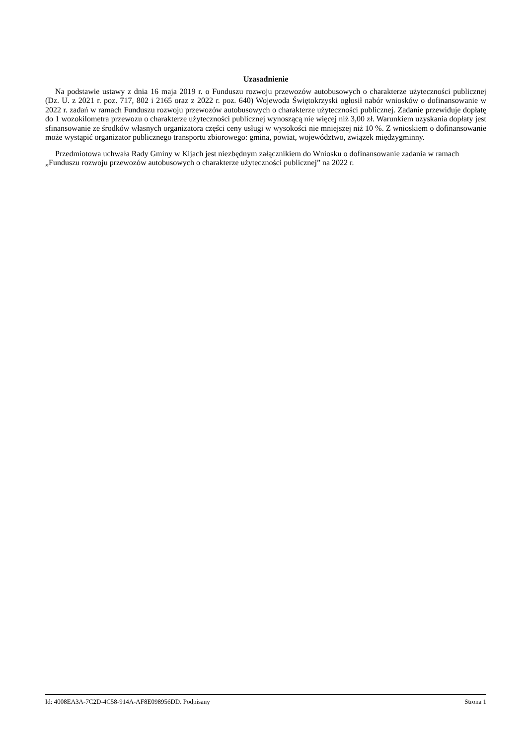Uzasadnienie
Na podstawie ustawy z dnia 16 maja 2019 r. o Funduszu rozwoju przewozów autobusowych o charakterze użyteczności publicznej (Dz. U. z 2021 r. poz. 717, 802 i 2165 oraz z 2022 r. poz. 640) Wojewoda Świętokrzyski ogłosił nabór wniosków o dofinansowanie w 2022 r. zadań w ramach Funduszu rozwoju przewozów autobusowych o charakterze użyteczności publicznej. Zadanie przewiduje dopłatę do 1 wozokilometra przewozu o charakterze użyteczności publicznej wynoszącą nie więcej niż 3,00 zł. Warunkiem uzyskania dopłaty jest sfinansowanie ze środków własnych organizatora części ceny usługi w wysokości nie mniejszej niż 10 %. Z wnioskiem o dofinansowanie może wystąpić organizator publicznego transportu zbiorowego: gmina, powiat, województwo, związek międzygminny.
Przedmiotowa uchwała Rady Gminy w Kijach jest niezbędnym załącznikiem do Wniosku o dofinansowanie zadania w ramach „Funduszu rozwoju przewozów autobusowych o charakterze użyteczności publicznej” na 2022 r.
Id: 4008EA3A-7C2D-4C58-914A-AF8E098956DD. Podpisany Strona 1